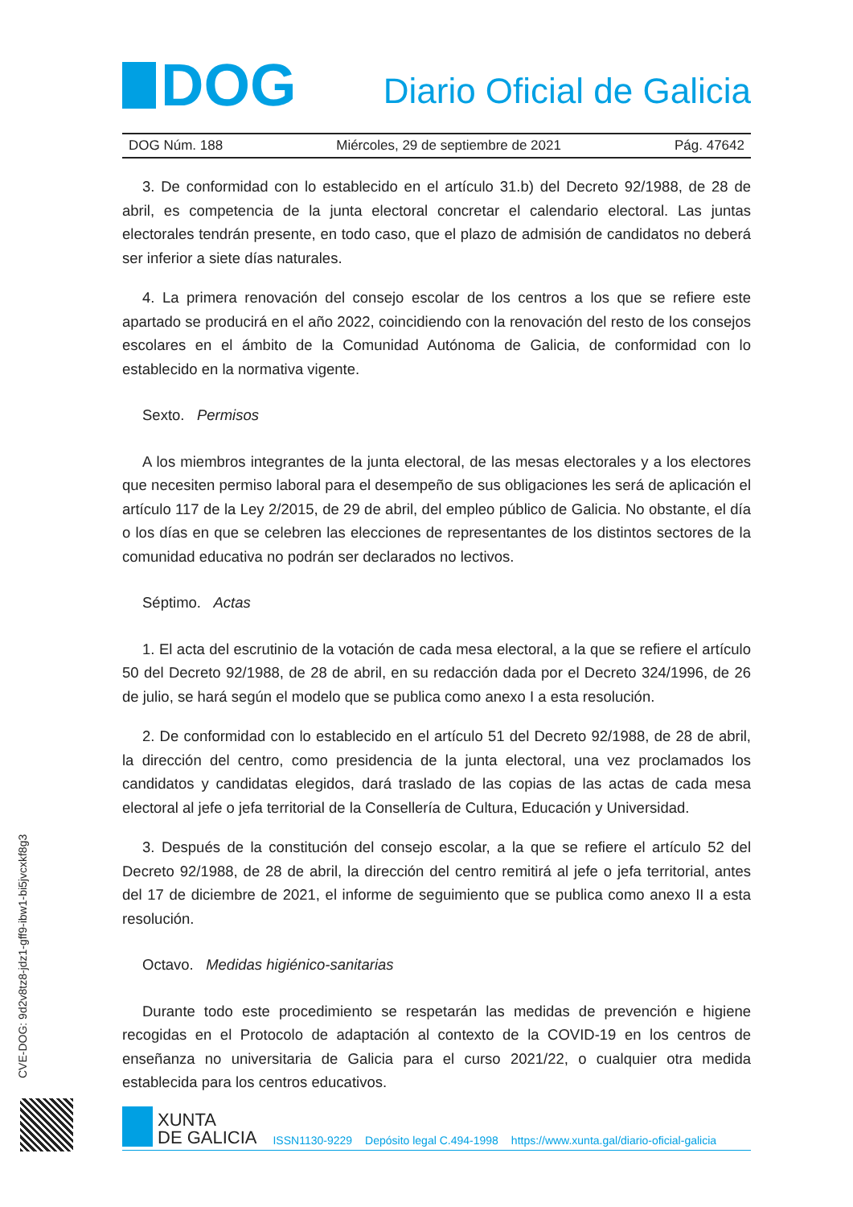DOG
Diario Oficial de Galicia
DOG Núm. 188 Miércoles, 29 de septiembre de 2021 Pág. 47642
3. De conformidad con lo establecido en el artículo 31.b) del Decreto 92/1988, de 28 de abril, es competencia de la junta electoral concretar el calendario electoral. Las juntas electorales tendrán presente, en todo caso, que el plazo de admisión de candidatos no deberá ser inferior a siete días naturales.
4. La primera renovación del consejo escolar de los centros a los que se refiere este apartado se producirá en el año 2022, coincidiendo con la renovación del resto de los consejos escolares en el ámbito de la Comunidad Autónoma de Galicia, de conformidad con lo establecido en la normativa vigente.
Sexto. Permisos
A los miembros integrantes de la junta electoral, de las mesas electorales y a los electores que necesiten permiso laboral para el desempeño de sus obligaciones les será de aplicación el artículo 117 de la Ley 2/2015, de 29 de abril, del empleo público de Galicia. No obstante, el día o los días en que se celebren las elecciones de representantes de los distintos sectores de la comunidad educativa no podrán ser declarados no lectivos.
Séptimo. Actas
1. El acta del escrutinio de la votación de cada mesa electoral, a la que se refiere el artículo 50 del Decreto 92/1988, de 28 de abril, en su redacción dada por el Decreto 324/1996, de 26 de julio, se hará según el modelo que se publica como anexo I a esta resolución.
2. De conformidad con lo establecido en el artículo 51 del Decreto 92/1988, de 28 de abril, la dirección del centro, como presidencia de la junta electoral, una vez proclamados los candidatos y candidatas elegidos, dará traslado de las copias de las actas de cada mesa electoral al jefe o jefa territorial de la Consellería de Cultura, Educación y Universidad.
3. Después de la constitución del consejo escolar, a la que se refiere el artículo 52 del Decreto 92/1988, de 28 de abril, la dirección del centro remitirá al jefe o jefa territorial, antes del 17 de diciembre de 2021, el informe de seguimiento que se publica como anexo II a esta resolución.
Octavo. Medidas higiénico-sanitarias
Durante todo este procedimiento se respetarán las medidas de prevención e higiene recogidas en el Protocolo de adaptación al contexto de la COVID-19 en los centros de enseñanza no universitaria de Galicia para el curso 2021/22, o cualquier otra medida establecida para los centros educativos.
CVE-DOG: 9d2v8tz8-jdz1-gff9-ibw1-bi5jvcxkf8g3
XUNTA
DE GALICIA
ISSN1130-9229 Depósito legal C.494-1998 https://www.xunta.gal/diario-oficial-galicia